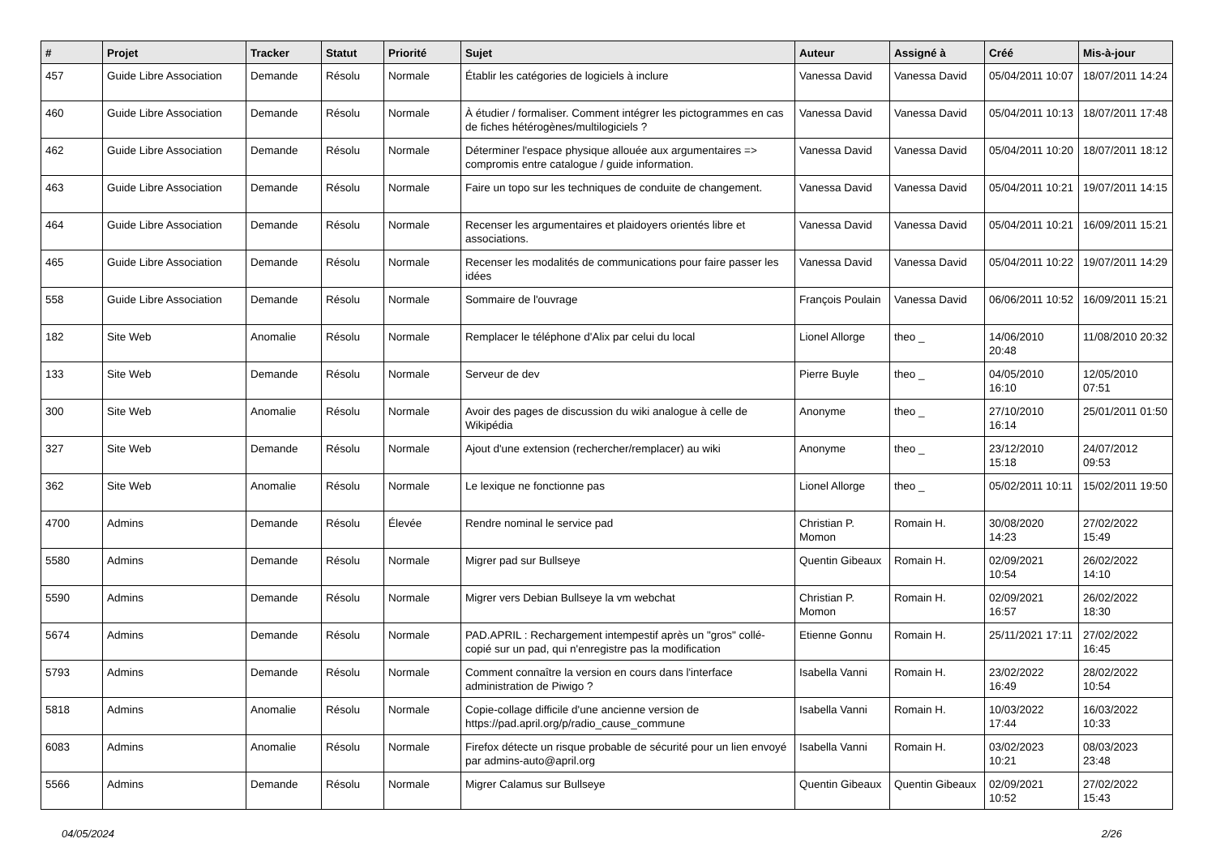| # | Projet | Tracker | Statut | Priorité | Sujet | Auteur | Assigné à | Créé | Mis-à-jour |
| --- | --- | --- | --- | --- | --- | --- | --- | --- | --- |
| 457 | Guide Libre Association | Demande | Résolu | Normale | Établir les catégories de logiciels à inclure | Vanessa David | Vanessa David | 05/04/2011 10:07 | 18/07/2011 14:24 |
| 460 | Guide Libre Association | Demande | Résolu | Normale | À étudier / formaliser. Comment intégrer les pictogrammes en cas de fiches hétérogènes/multilogiciels ? | Vanessa David | Vanessa David | 05/04/2011 10:13 | 18/07/2011 17:48 |
| 462 | Guide Libre Association | Demande | Résolu | Normale | Déterminer l'espace physique allouée aux argumentaires => compromis entre catalogue / guide information. | Vanessa David | Vanessa David | 05/04/2011 10:20 | 18/07/2011 18:12 |
| 463 | Guide Libre Association | Demande | Résolu | Normale | Faire un topo sur les techniques de conduite de changement. | Vanessa David | Vanessa David | 05/04/2011 10:21 | 19/07/2011 14:15 |
| 464 | Guide Libre Association | Demande | Résolu | Normale | Recenser les argumentaires et plaidoyers orientés libre et associations. | Vanessa David | Vanessa David | 05/04/2011 10:21 | 16/09/2011 15:21 |
| 465 | Guide Libre Association | Demande | Résolu | Normale | Recenser les modalités de communications pour faire passer les idées | Vanessa David | Vanessa David | 05/04/2011 10:22 | 19/07/2011 14:29 |
| 558 | Guide Libre Association | Demande | Résolu | Normale | Sommaire de l'ouvrage | François Poulain | Vanessa David | 06/06/2011 10:52 | 16/09/2011 15:21 |
| 182 | Site Web | Anomalie | Résolu | Normale | Remplacer le téléphone d'Alix par celui du local | Lionel Allorge | theo _ | 14/06/2010 20:48 | 11/08/2010 20:32 |
| 133 | Site Web | Demande | Résolu | Normale | Serveur de dev | Pierre Buyle | theo _ | 04/05/2010 16:10 | 12/05/2010 07:51 |
| 300 | Site Web | Anomalie | Résolu | Normale | Avoir des pages de discussion du wiki analogue à celle de Wikipédia | Anonyme | theo _ | 27/10/2010 16:14 | 25/01/2011 01:50 |
| 327 | Site Web | Demande | Résolu | Normale | Ajout d'une extension (rechercher/remplacer) au wiki | Anonyme | theo _ | 23/12/2010 15:18 | 24/07/2012 09:53 |
| 362 | Site Web | Anomalie | Résolu | Normale | Le lexique ne fonctionne pas | Lionel Allorge | theo _ | 05/02/2011 10:11 | 15/02/2011 19:50 |
| 4700 | Admins | Demande | Résolu | Élevée | Rendre nominal le service pad | Christian P. Momon | Romain H. | 30/08/2020 14:23 | 27/02/2022 15:49 |
| 5580 | Admins | Demande | Résolu | Normale | Migrer pad sur Bullseye | Quentin Gibeaux | Romain H. | 02/09/2021 10:54 | 26/02/2022 14:10 |
| 5590 | Admins | Demande | Résolu | Normale | Migrer vers Debian Bullseye la vm webchat | Christian P. Momon | Romain H. | 02/09/2021 16:57 | 26/02/2022 18:30 |
| 5674 | Admins | Demande | Résolu | Normale | PAD.APRIL : Rechargement intempestif après un "gros" collé-copié sur un pad, qui n'enregistre pas la modification | Etienne Gonnu | Romain H. | 25/11/2021 17:11 | 27/02/2022 16:45 |
| 5793 | Admins | Demande | Résolu | Normale | Comment connaître la version en cours dans l'interface administration de Piwigo ? | Isabella Vanni | Romain H. | 23/02/2022 16:49 | 28/02/2022 10:54 |
| 5818 | Admins | Anomalie | Résolu | Normale | Copie-collage difficile d'une ancienne version de https://pad.april.org/p/radio_cause_commune | Isabella Vanni | Romain H. | 10/03/2022 17:44 | 16/03/2022 10:33 |
| 6083 | Admins | Anomalie | Résolu | Normale | Firefox détecte un risque probable de sécurité pour un lien envoyé par admins-auto@april.org | Isabella Vanni | Romain H. | 03/02/2023 10:21 | 08/03/2023 23:48 |
| 5566 | Admins | Demande | Résolu | Normale | Migrer Calamus sur Bullseye | Quentin Gibeaux | Quentin Gibeaux | 02/09/2021 10:52 | 27/02/2022 15:43 |
04/05/2024 2/26